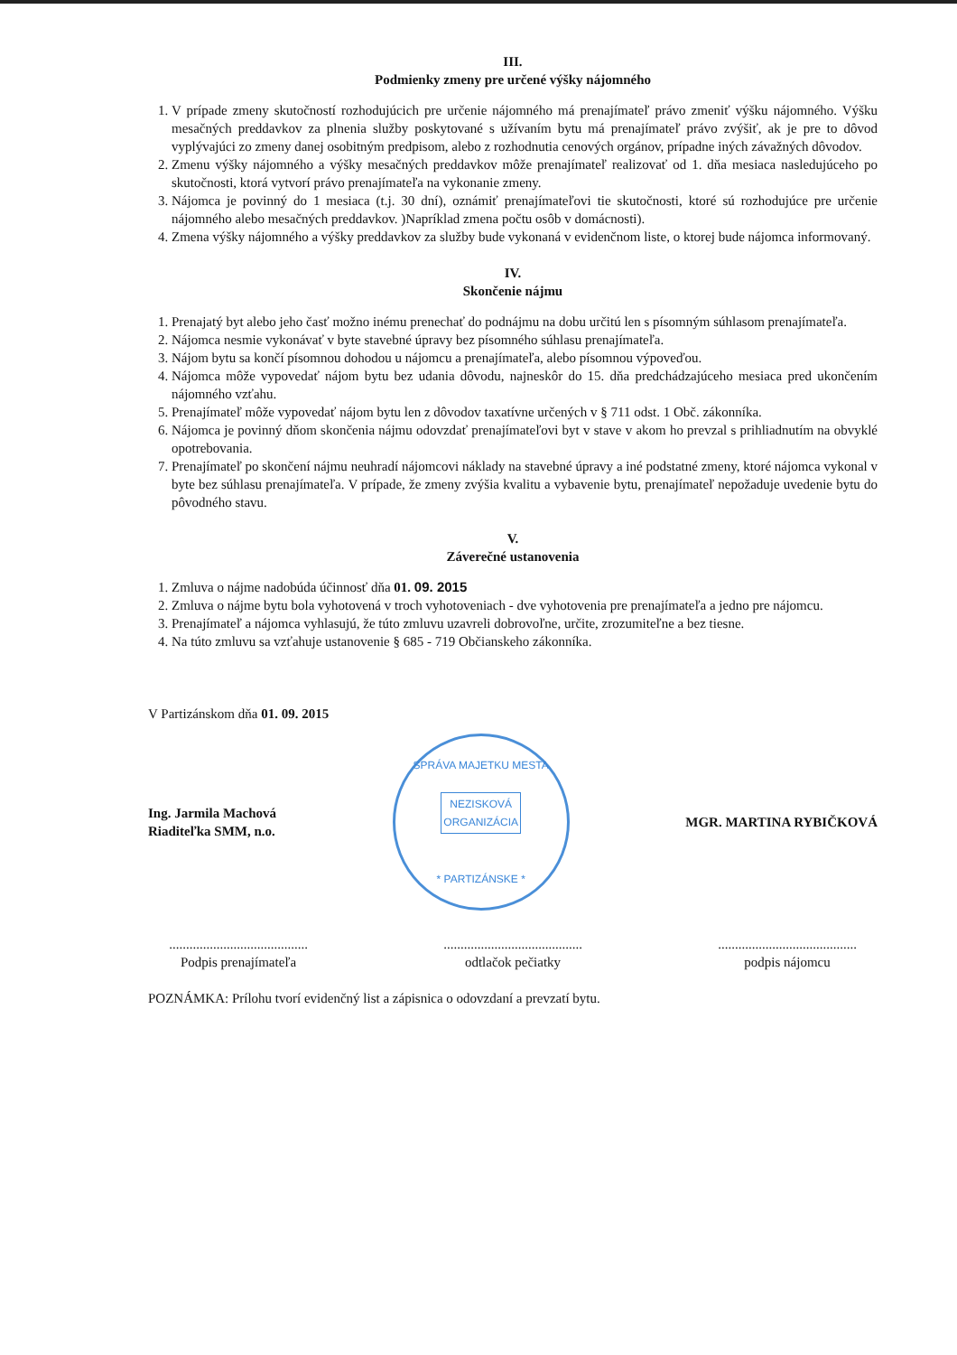III.
Podmienky zmeny pre určené výšky nájomného
1. V prípade zmeny skutočností rozhodujúcich pre určenie nájomného má prenajímateľ právo zmeniť výšku nájomného. Výšku mesačných preddavkov za plnenia služby poskytované s užívaním bytu má prenajímateľ právo zvýšiť, ak je pre to dôvod vyplývajúci zo zmeny danej osobitným predpisom, alebo z rozhodnutia cenových orgánov, prípadne iných závažných dôvodov.
2. Zmenu výšky nájomného a výšky mesačných preddavkov môže prenajímateľ realizovať od 1. dňa mesiaca nasledujúceho po skutočnosti, ktorá vytvorí právo prenajímateľa na vykonanie zmeny.
3. Nájomca je povinný do 1 mesiaca (t.j. 30 dní), oznámiť prenajímateľovi tie skutočnosti, ktoré sú rozhodujúce pre určenie nájomného alebo mesačných preddavkov. )Napríklad zmena počtu osôb v domácnosti).
4. Zmena výšky nájomného a výšky preddavkov za služby bude vykonaná v evidenčnom liste, o ktorej bude nájomca informovaný.
IV.
Skončenie nájmu
1. Prenajatý byt alebo jeho časť možno inému prenechať do podnájmu na dobu určitú len s písomným súhlasom prenajímateľa.
2. Nájomca nesmie vykonávať v byte stavebné úpravy bez písomného súhlasu prenajímateľa.
3. Nájom bytu sa končí písomnou dohodou u nájomcu a prenajímateľa, alebo písomnou výpoveďou.
4. Nájomca môže vypovedať nájom bytu bez udania dôvodu, najneskôr do 15. dňa predchádzajúceho mesiaca pred ukončením nájomného vzťahu.
5. Prenajímateľ môže vypovedať nájom bytu len z dôvodov taxatívne určených v § 711 odst. 1 Obč. zákonníka.
6. Nájomca je povinný dňom skončenia nájmu odovzdať prenajímateľovi byt v stave v akom ho prevzal s prihliadnutím na obvyklé opotrebovania.
7. Prenajímateľ po skončení nájmu neuhradí nájomcovi náklady na stavebné úpravy a iné podstatné zmeny, ktoré nájomca vykonal v byte bez súhlasu prenajímateľa. V prípade, že zmeny zvýšia kvalitu a vybavenie bytu, prenajímateľ nepožaduje uvedenie bytu do pôvodného stavu.
V.
Záverečné ustanovenia
1. Zmluva o nájme nadobúda účinnosť dňa 01. 09. 2015
2. Zmluva o nájme bytu bola vyhotovená v troch vyhotoveniach - dve vyhotovenia pre prenajímateľa a jedno pre nájomcu.
3. Prenajímateľ a nájomca vyhlasujú, že túto zmluvu uzavreli dobrovoľne, určite, zrozumiteľne a bez tiesne.
4. Na túto zmluvu sa vzťahuje ustanovenie § 685 - 719 Občianskeho zákonníka.
V Partizánskom dňa 01. 09. 2015
Ing. Jarmila Machová
Riaditeľka SMM, n.o.
SPRÁVA MAJETKU MESTA
NEZISKOVÁ
ORGANIZÁCIA
* PARTIZÁNSKE *
MGR. MARTINA RYBIČKOVÁ
.........................................
Podpis prenajímateľa
.........................................
odtlačok pečiatky
.........................................
podpis nájomcu
POZNÁMKA: Prílohu tvorí evidenčný list a zápisnica o odovzdaní a prevzatí bytu.